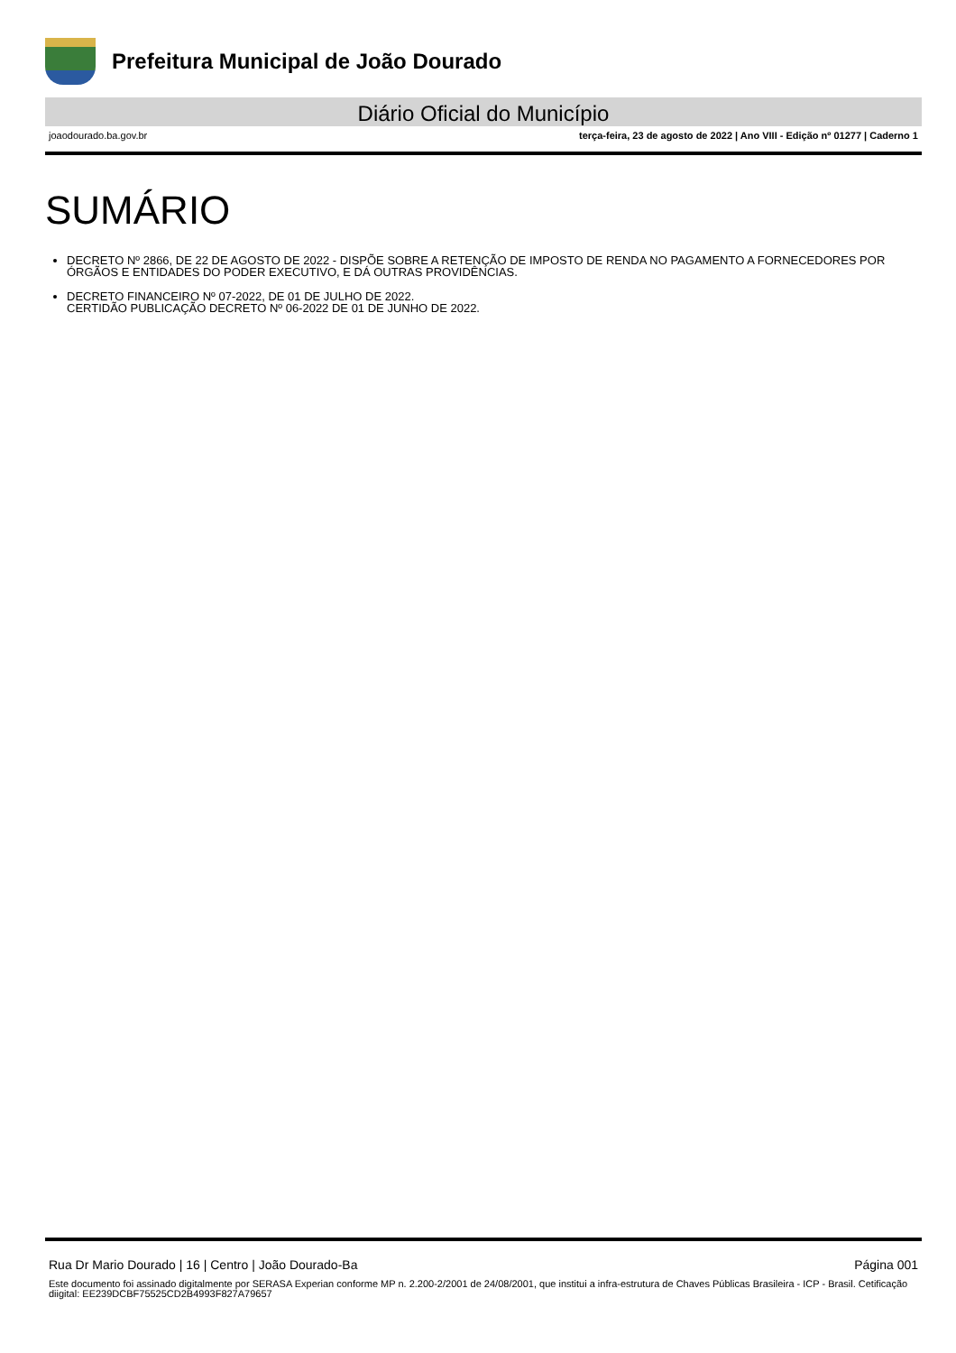Prefeitura Municipal de João Dourado
Diário Oficial do Município
joaodourado.ba.gov.br terça-feira, 23 de agosto de 2022 | Ano VIII - Edição nº 01277 | Caderno 1
SUMÁRIO
DECRETO Nº 2866, DE 22 DE AGOSTO DE 2022 - DISPÕE SOBRE A RETENÇÃO DE IMPOSTO DE RENDA NO PAGAMENTO A FORNECEDORES POR ÓRGÃOS E ENTIDADES DO PODER EXECUTIVO, E DÁ OUTRAS PROVIDÊNCIAS.
DECRETO FINANCEIRO Nº 07-2022, DE 01 DE JULHO DE 2022.
CERTIDÃO PUBLICAÇÃO DECRETO Nº 06-2022 DE 01 DE JUNHO DE 2022.
Rua Dr Mario Dourado | 16 | Centro | João Dourado-Ba Página 001
Este documento foi assinado digitalmente por SERASA Experian conforme MP n. 2.200-2/2001 de 24/08/2001, que institui a infra-estrutura de Chaves Públicas Brasileira - ICP - Brasil. Cetificação diigital: EE239DCBF75525CD2B4993F827A79657